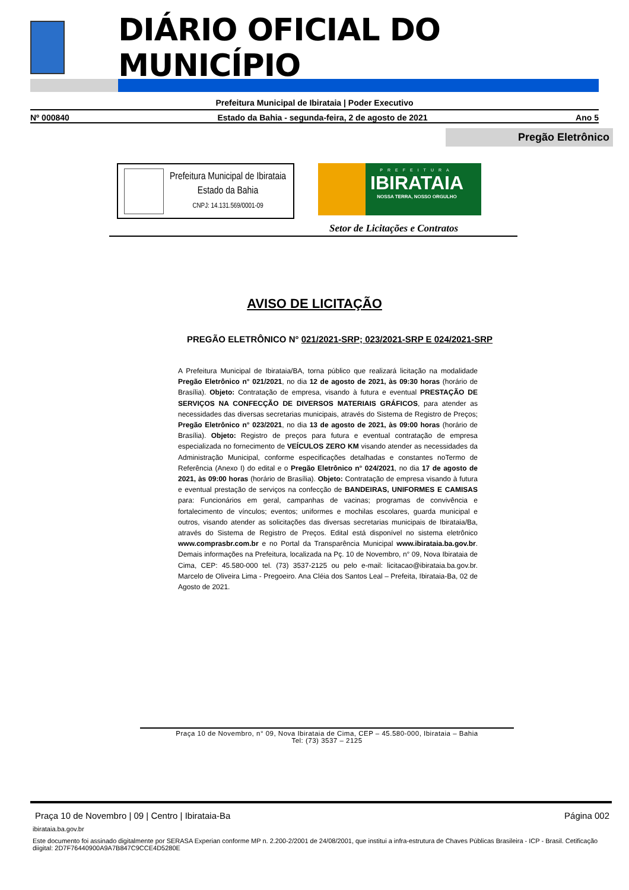DIÁRIO OFICIAL DO MUNICÍPIO
Prefeitura Municipal de Ibirataia | Poder Executivo
Nº 000840 Estado da Bahia - segunda-feira, 2 de agosto de 2021 Ano 5
Pregão Eletrônico
Prefeitura Municipal de Ibirataia
Estado da Bahia
CNPJ: 14.131.569/0001-09
PREFEITURA
IBIRATAIA
NOSSA TERRA, NOSSO ORGULHO
Setor de Licitações e Contratos
AVISO DE LICITAÇÃO
PREGÃO ELETRÔNICO N° 021/2021-SRP; 023/2021-SRP E 024/2021-SRP
A Prefeitura Municipal de Ibirataia/BA, torna público que realizará licitação na modalidade Pregão Eletrônico n° 021/2021, no dia 12 de agosto de 2021, às 09:30 horas (horário de Brasília). Objeto: Contratação de empresa, visando à futura e eventual PRESTAÇÃO DE SERVIÇOS NA CONFECÇÃO DE DIVERSOS MATERIAIS GRÁFICOS, para atender as necessidades das diversas secretarias municipais, através do Sistema de Registro de Preços; Pregão Eletrônico n° 023/2021, no dia 13 de agosto de 2021, às 09:00 horas (horário de Brasília). Objeto: Registro de preços para futura e eventual contratação de empresa especializada no fornecimento de VEÍCULOS ZERO KM visando atender as necessidades da Administração Municipal, conforme especificações detalhadas e constantes noTermo de Referência (Anexo I) do edital e o Pregão Eletrônico n° 024/2021, no dia 17 de agosto de 2021, às 09:00 horas (horário de Brasília). Objeto: Contratação de empresa visando à futura e eventual prestação de serviços na confecção de BANDEIRAS, UNIFORMES E CAMISAS para: Funcionários em geral, campanhas de vacinas; programas de convivência e fortalecimento de vínculos; eventos; uniformes e mochilas escolares, guarda municipal e outros, visando atender as solicitações das diversas secretarias municipais de Ibirataia/Ba, através do Sistema de Registro de Preços. Edital está disponível no sistema eletrônico www.comprasbr.com.br e no Portal da Transparência Municipal www.ibirataia.ba.gov.br. Demais informações na Prefeitura, localizada na Pç. 10 de Novembro, n° 09, Nova Ibirataia de Cima, CEP: 45.580-000 tel. (73) 3537-2125 ou pelo e-mail: licitacao@ibirataia.ba.gov.br. Marcelo de Oliveira Lima - Pregoeiro. Ana Cléia dos Santos Leal – Prefeita, Ibirataia-Ba, 02 de Agosto de 2021.
Praça 10 de Novembro, n° 09, Nova Ibirataia de Cima, CEP – 45.580-000, Ibirataia – Bahia
Tel: (73) 3537 – 2125
Praça 10 de Novembro | 09 | Centro | Ibirataia-Ba Página 002
ibirataia.ba.gov.br
Este documento foi assinado digitalmente por SERASA Experian conforme MP n. 2.200-2/2001 de 24/08/2001, que institui a infra-estrutura de Chaves Públicas Brasileira - ICP - Brasil. Cetificação diigital: 2D7F76440900A9A7B847C9CCE4D5280E